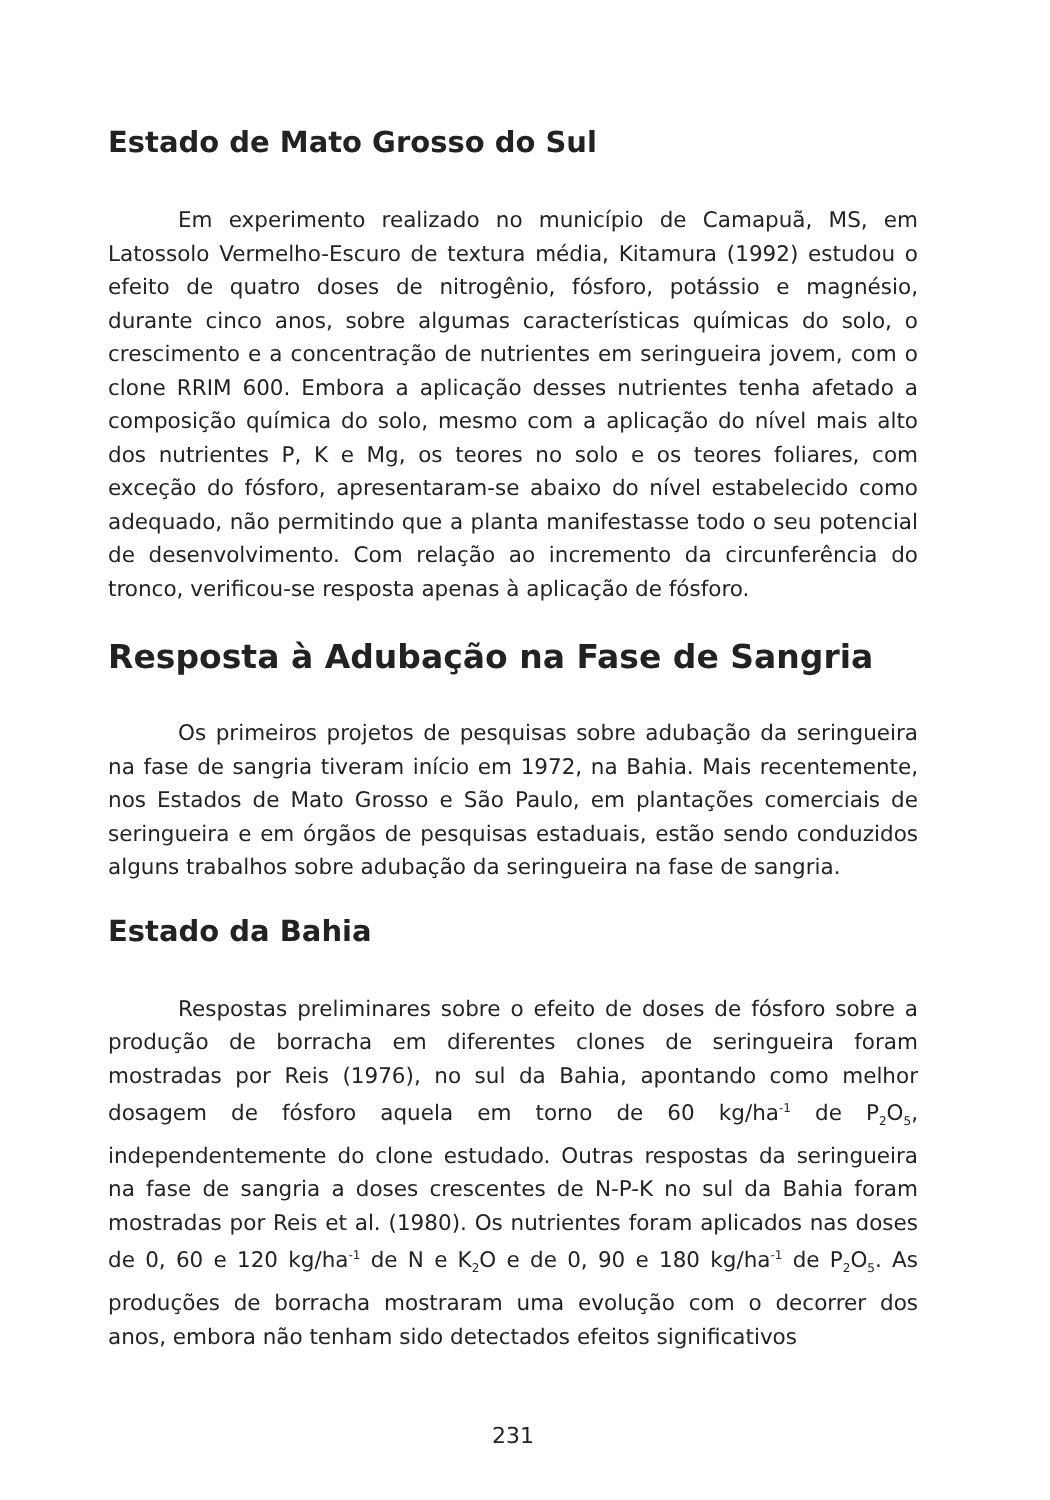Estado de Mato Grosso do Sul
Em experimento realizado no município de Camapuã, MS, em Latossolo Vermelho-Escuro de textura média, Kitamura (1992) estudou o efeito de quatro doses de nitrogênio, fósforo, potássio e magnésio, durante cinco anos, sobre algumas características químicas do solo, o crescimento e a concentração de nutrientes em seringueira jovem, com o clone RRIM 600. Embora a aplicação desses nutrientes tenha afetado a composição química do solo, mesmo com a aplicação do nível mais alto dos nutrientes P, K e Mg, os teores no solo e os teores foliares, com exceção do fósforo, apresentaram-se abaixo do nível estabelecido como adequado, não permitindo que a planta manifestasse todo o seu potencial de desenvolvimento. Com relação ao incremento da circunferência do tronco, verificou-se resposta apenas à aplicação de fósforo.
Resposta à Adubação na Fase de Sangria
Os primeiros projetos de pesquisas sobre adubação da seringueira na fase de sangria tiveram início em 1972, na Bahia. Mais recentemente, nos Estados de Mato Grosso e São Paulo, em plantações comerciais de seringueira e em órgãos de pesquisas estaduais, estão sendo conduzidos alguns trabalhos sobre adubação da seringueira na fase de sangria.
Estado da Bahia
Respostas preliminares sobre o efeito de doses de fósforo sobre a produção de borracha em diferentes clones de seringueira foram mostradas por Reis (1976), no sul da Bahia, apontando como melhor dosagem de fósforo aquela em torno de 60 kg/ha<sup>-1</sup> de P<sub>2</sub>O<sub>5</sub>, independentemente do clone estudado. Outras respostas da seringueira na fase de sangria a doses crescentes de N-P-K no sul da Bahia foram mostradas por Reis et al. (1980). Os nutrientes foram aplicados nas doses de 0, 60 e 120 kg/ha<sup>-1</sup> de N e K<sub>2</sub>O e de 0, 90 e 180 kg/ha<sup>-1</sup> de P<sub>2</sub>O<sub>5</sub>. As produções de borracha mostraram uma evolução com o decorrer dos anos, embora não tenham sido detectados efeitos significativos
231